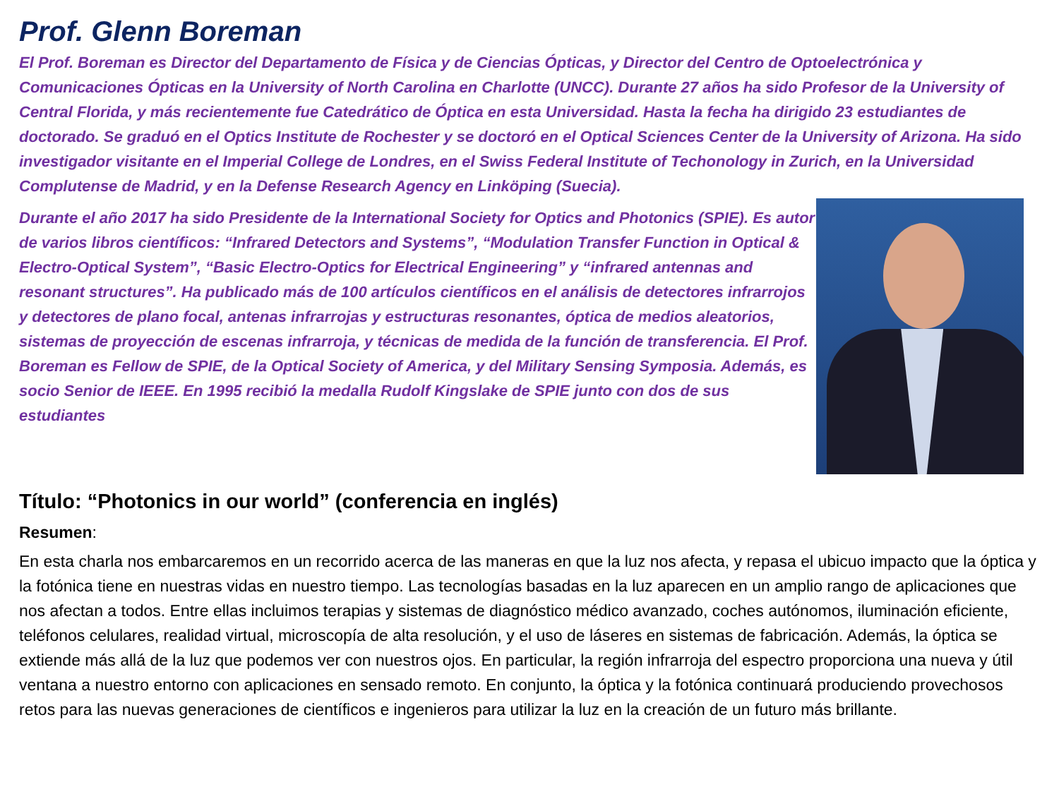Prof. Glenn Boreman
El Prof. Boreman es Director del Departamento de Física y de Ciencias Ópticas, y Director del Centro de Optoelectrónica y Comunicaciones Ópticas en la University of North Carolina en Charlotte (UNCC). Durante 27 años ha sido Profesor de la University of Central Florida, y más recientemente fue Catedrático de Óptica en esta Universidad. Hasta la fecha ha dirigido 23 estudiantes de doctorado. Se graduó en el Optics Institute de Rochester y se doctoró en el Optical Sciences Center de la University of Arizona. Ha sido investigador visitante en el Imperial College de Londres, en el Swiss Federal Institute of Techonology in Zurich, en la Universidad Complutense de Madrid, y en la Defense Research Agency en Linköping (Suecia).
Durante el año 2017 ha sido Presidente de la International Society for Optics and Photonics (SPIE). Es autor de varios libros científicos: “Infrared Detectors and Systems”, “Modulation Transfer Function in Optical & Electro-Optical System”, “Basic Electro-Optics for Electrical Engineering” y “infrared antennas and resonant structures”. Ha publicado más de 100 artículos científicos en el análisis de detectores infrarrojos y detectores de plano focal, antenas infrarrojas y estructuras resonantes, óptica de medios aleatorios, sistemas de proyección de escenas infrarroja, y técnicas de medida de la función de transferencia. El Prof. Boreman es Fellow de SPIE, de la Optical Society of America, y del Military Sensing Symposia. Además, es socio Senior de IEEE. En 1995 recibió la medalla Rudolf Kingslake de SPIE junto con dos de sus estudiantes
Título: “Photonics in our world” (conferencia en inglés)
Resumen:
En esta charla nos embarcaremos en un recorrido acerca de las maneras en que la luz nos afecta, y repasa el ubicuo impacto que la óptica y la fotónica tiene en nuestras vidas en nuestro tiempo. Las tecnologías basadas en la luz aparecen en un amplio rango de aplicaciones que nos afectan a todos. Entre ellas incluimos terapias y sistemas de diagnóstico médico avanzado, coches autónomos, iluminación eficiente, teléfonos celulares, realidad virtual, microscopía de alta resolución, y el uso de láseres en sistemas de fabricación. Además, la óptica se extiende más allá de la luz que podemos ver con nuestros ojos. En particular, la región infrarroja del espectro proporciona una nueva y útil ventana a nuestro entorno con aplicaciones en sensado remoto. En conjunto, la óptica y la fotónica continuará produciendo provechosos retos para las nuevas generaciones de científicos e ingenieros para utilizar la luz en la creación de un futuro más brillante.